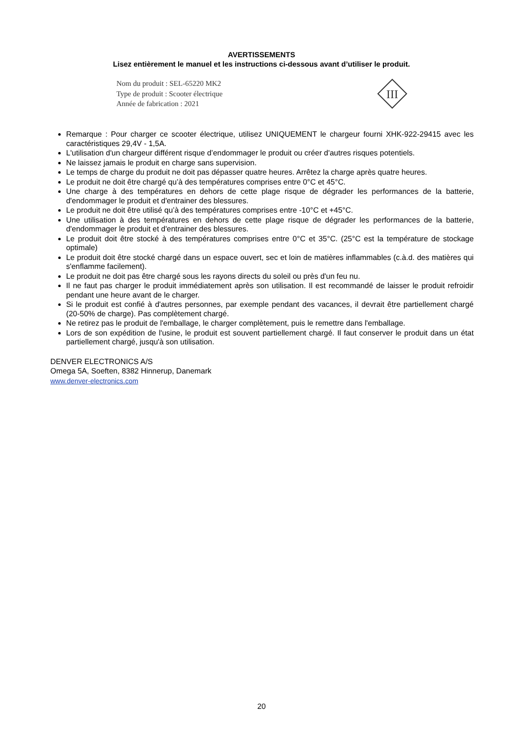AVERTISSEMENTS
Lisez entièrement le manuel et les instructions ci-dessous avant d’utiliser le produit.
Nom du produit : SEL-65220 MK2
Type de produit : Scooter électrique
Année de fabrication : 2021
III
Remarque : Pour charger ce scooter électrique, utilisez UNIQUEMENT le chargeur fourni XHK-922-29415 avec les caractéristiques 29,4V - 1,5A.
L'utilisation d'un chargeur différent risque d’endommager le produit ou créer d'autres risques potentiels.
Ne laissez jamais le produit en charge sans supervision.
Le temps de charge du produit ne doit pas dépasser quatre heures. Arrêtez la charge après quatre heures.
Le produit ne doit être chargé qu’à des températures comprises entre 0°C et 45°C.
Une charge à des températures en dehors de cette plage risque de dégrader les performances de la batterie, d'endommager le produit et d'entrainer des blessures.
Le produit ne doit être utilisé qu’à des températures comprises entre -10°C et +45°C.
Une utilisation à des températures en dehors de cette plage risque de dégrader les performances de la batterie, d'endommager le produit et d'entrainer des blessures.
Le produit doit être stocké à des températures comprises entre 0°C et 35°C. (25°C est la température de stockage optimale)
Le produit doit être stocké chargé dans un espace ouvert, sec et loin de matières inflammables (c.à.d. des matières qui s'enflamme facilement).
Le produit ne doit pas être chargé sous les rayons directs du soleil ou près d'un feu nu.
Il ne faut pas charger le produit immédiatement après son utilisation. Il est recommandé de laisser le produit refroidir pendant une heure avant de le charger.
Si le produit est confié à d'autres personnes, par exemple pendant des vacances, il devrait être partiellement chargé (20-50% de charge). Pas complètement chargé.
Ne retirez pas le produit de l'emballage, le charger complètement, puis le remettre dans l'emballage.
Lors de son expédition de l'usine, le produit est souvent partiellement chargé. Il faut conserver le produit dans un état partiellement chargé, jusqu'à son utilisation.
DENVER ELECTRONICS A/S
Omega 5A, Soeften, 8382 Hinnerup, Danemark
www.denver-electronics.com
20